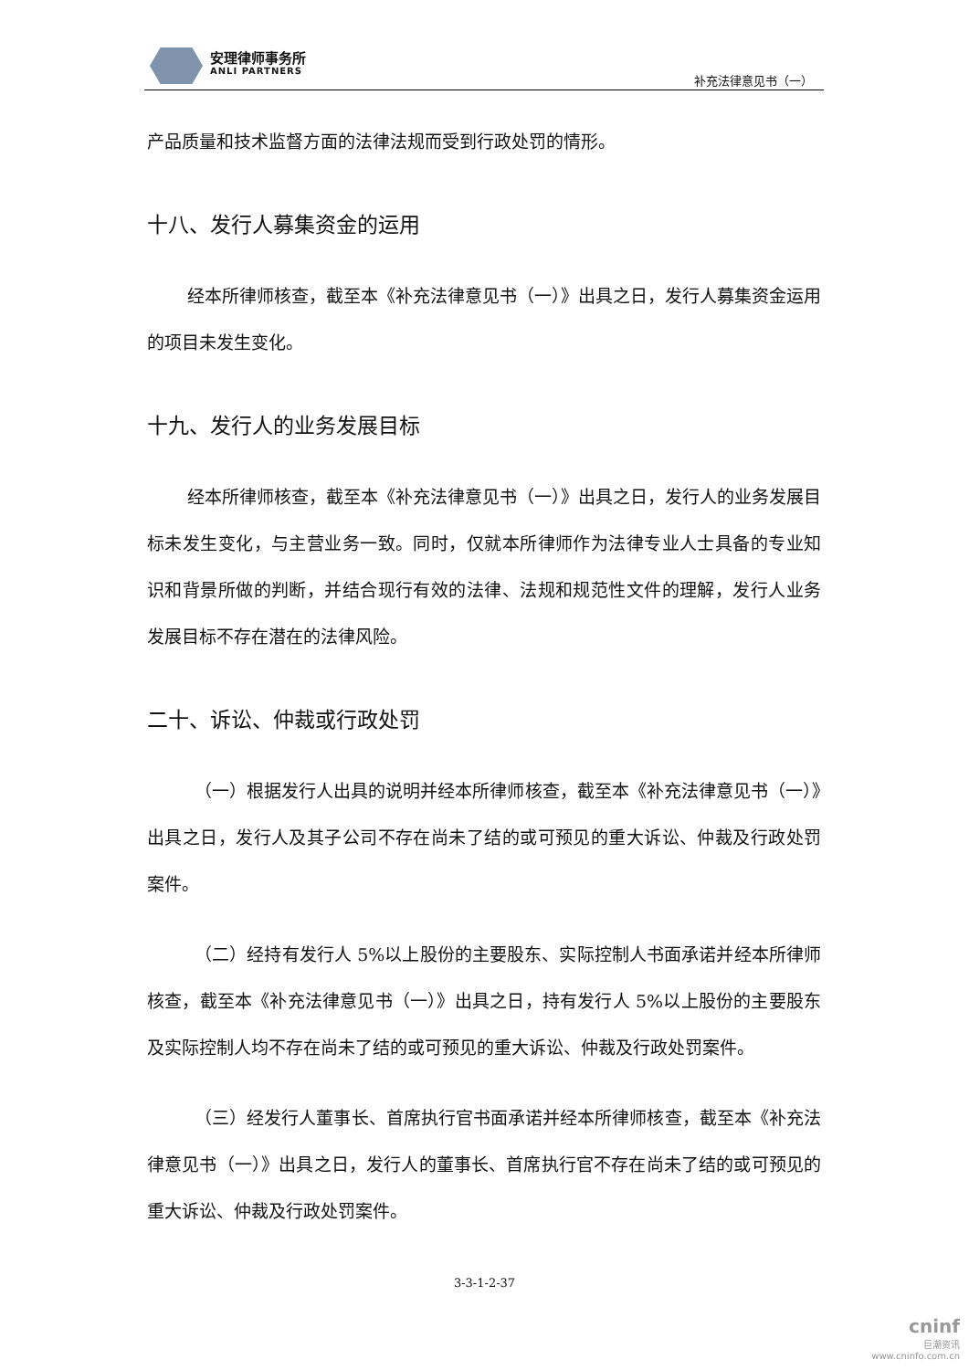安理律师事务所
ANLI PARTNERS
补充法律意见书（一）
产品质量和技术监督方面的法律法规而受到行政处罚的情形。
十八、发行人募集资金的运用
经本所律师核查，截至本《补充法律意见书（一）》出具之日，发行人募集资金运用的项目未发生变化。
十九、发行人的业务发展目标
经本所律师核查，截至本《补充法律意见书（一）》出具之日，发行人的业务发展目标未发生变化，与主营业务一致。同时，仅就本所律师作为法律专业人士具备的专业知识和背景所做的判断，并结合现行有效的法律、法规和规范性文件的理解，发行人业务发展目标不存在潜在的法律风险。
二十、诉讼、仲裁或行政处罚
（一）根据发行人出具的说明并经本所律师核查，截至本《补充法律意见书（一）》出具之日，发行人及其子公司不存在尚未了结的或可预见的重大诉讼、仲裁及行政处罚案件。
（二）经持有发行人 5%以上股份的主要股东、实际控制人书面承诺并经本所律师核查，截至本《补充法律意见书（一）》出具之日，持有发行人 5%以上股份的主要股东及实际控制人均不存在尚未了结的或可预见的重大诉讼、仲裁及行政处罚案件。
（三）经发行人董事长、首席执行官书面承诺并经本所律师核查，截至本《补充法律意见书（一）》出具之日，发行人的董事长、首席执行官不存在尚未了结的或可预见的重大诉讼、仲裁及行政处罚案件。
3-3-1-2-37
cninf
巨潮资讯
www.cninfo.com.cn